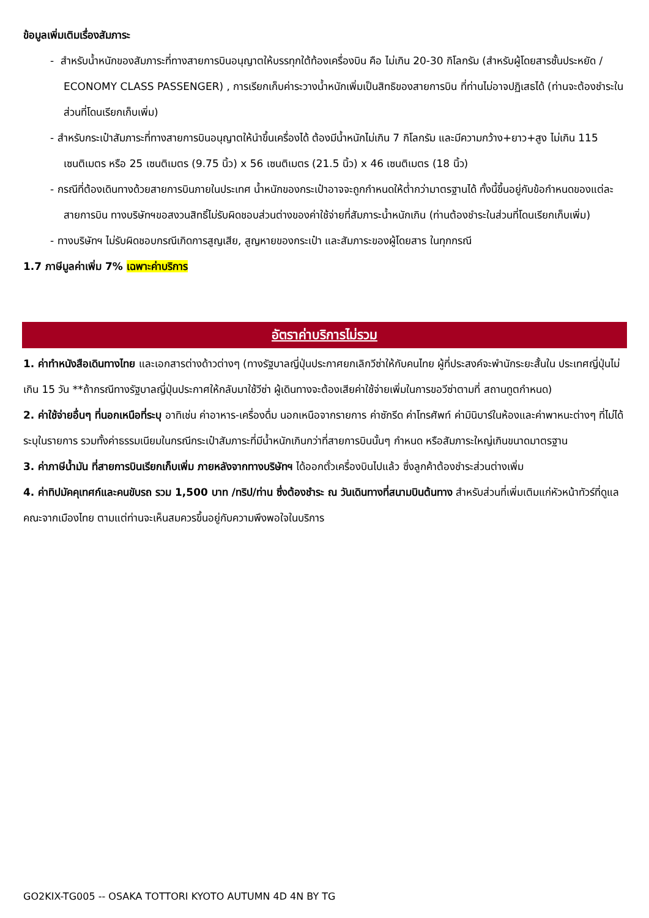ข้อมูลเพิ่มเติมเรื่องสัมภาระ
- สำหรับน้ำหนักของสัมภาระที่ทางสายการบินอนุญาตให้บรรทุกใต้ท้องเครื่องบิน คือ ไม่เกิน 20-30 กิโลกรัม (สำหรับผู้โดยสารชั้นประหยัด / ECONOMY CLASS PASSENGER) , การเรียกเก็บค่าระวางน้ำหนักเพิ่มเป็นสิทธิของสายการบิน ที่ท่านไม่อาจปฏิเสธได้ (ท่านจะต้องชำระในส่วนที่โดนเรียกเก็บเพิ่ม)
- สำหรับกระเป๋าสัมภาระที่ทางสายการบินอนุญาตให้นำขึ้นเครื่องได้ ต้องมีน้ำหนักไม่เกิน 7 กิโลกรัม และมีความกว้าง+ยาว+สูง ไม่เกิน 115 เซนติเมตร หรือ 25 เซนติเมตร (9.75 นิ้ว) x 56 เซนติเมตร (21.5 นิ้ว) x 46 เซนติเมตร (18 นิ้ว)
- กรณีที่ต้องเดินทางด้วยสายการบินภายในประเทศ น้ำหนักของกระเป๋าอาจจะถูกกำหนดให้ต่ำกว่ามาตรฐานได้ ทั้งนี้ขึ้นอยู่กับข้อกำหนดของแต่ละสายการบิน ทางบริษัทฯขอสงวนสิทธิ์ไม่รับผิดชอบส่วนต่างของค่าใช้จ่ายที่สัมภาระน้ำหนักเกิน (ท่านต้องชำระในส่วนที่โดนเรียกเก็บเพิ่ม)
- ทางบริษัทฯ ไม่รับผิดชอบกรณีเกิดการสูญเสีย, สูญหายของกระเป๋า และสัมภาระของผู้โดยสาร ในทุกกรณี
1.7 ภาษีมูลค่าเพิ่ม 7% เฉพาะค่าบริการ
อัตราค่าบริการไม่รวม
1. ค่าทำหนังสือเดินทางไทย และเอกสารต่างด้าวต่างๆ (ทางรัฐบาลญี่ปุ่นประกาศยกเลิกวีซ่าให้กับคนไทย ผู้ที่ประสงค์จะพำนักระยะสั้นใน ประเทศญี่ปุ่นไม่เกิน 15 วัน **ถ้ากรณีทางรัฐบาลญี่ปุ่นประกาศให้กลับมาใช้วีซ่า ผู้เดินทางจะต้องเสียค่าใช้จ่ายเพิ่มในการขอวีซ่าตามที่ สถานทูตกำหนด)
2. ค่าใช้จ่ายอื่นๆ ที่นอกเหนือที่ระบุ อาทิเช่น ค่าอาหาร-เครื่องดื่ม นอกเหนือจากรายการ ค่าซักรีด ค่าโทรศัพท์ ค่ามินิบาร์ในห้องและค่าพาหนะต่างๆ ที่ไม่ได้ระบุในรายการ รวมทั้งค่าธรรมเนียมในกรณีกระเป๋าสัมภาระที่มีน้ำหนักเกินกว่าที่สายการบินนั้นๆ กำหนด หรือสัมภาระใหญ่เกินขนาดมาตรฐาน
3. ค่าภาษีน้ำมัน ที่สายการบินเรียกเก็บเพิ่ม ภายหลังจากทางบริษัทฯ ได้ออกตั๋วเครื่องบินไปแล้ว ซึ่งลูกค้าต้องชำระส่วนต่างเพิ่ม
4. ค่าทิปมัคคุเทศก์และคนขับรถ รวม 1,500 บาท /ทริป/ท่าน ซึ่งต้องชำระ ณ วันเดินทางที่สนามบินต้นทาง สำหรับส่วนที่เพิ่มเติมแก่หัวหน้าทัวร์ที่ดูแลคณะจากเมืองไทย ตามแต่ท่านจะเห็นสมควรขึ้นอยู่กับความพึงพอใจในบริการ
GO2KIX-TG005 -- OSAKA TOTTORI KYOTO AUTUMN 4D 4N BY TG